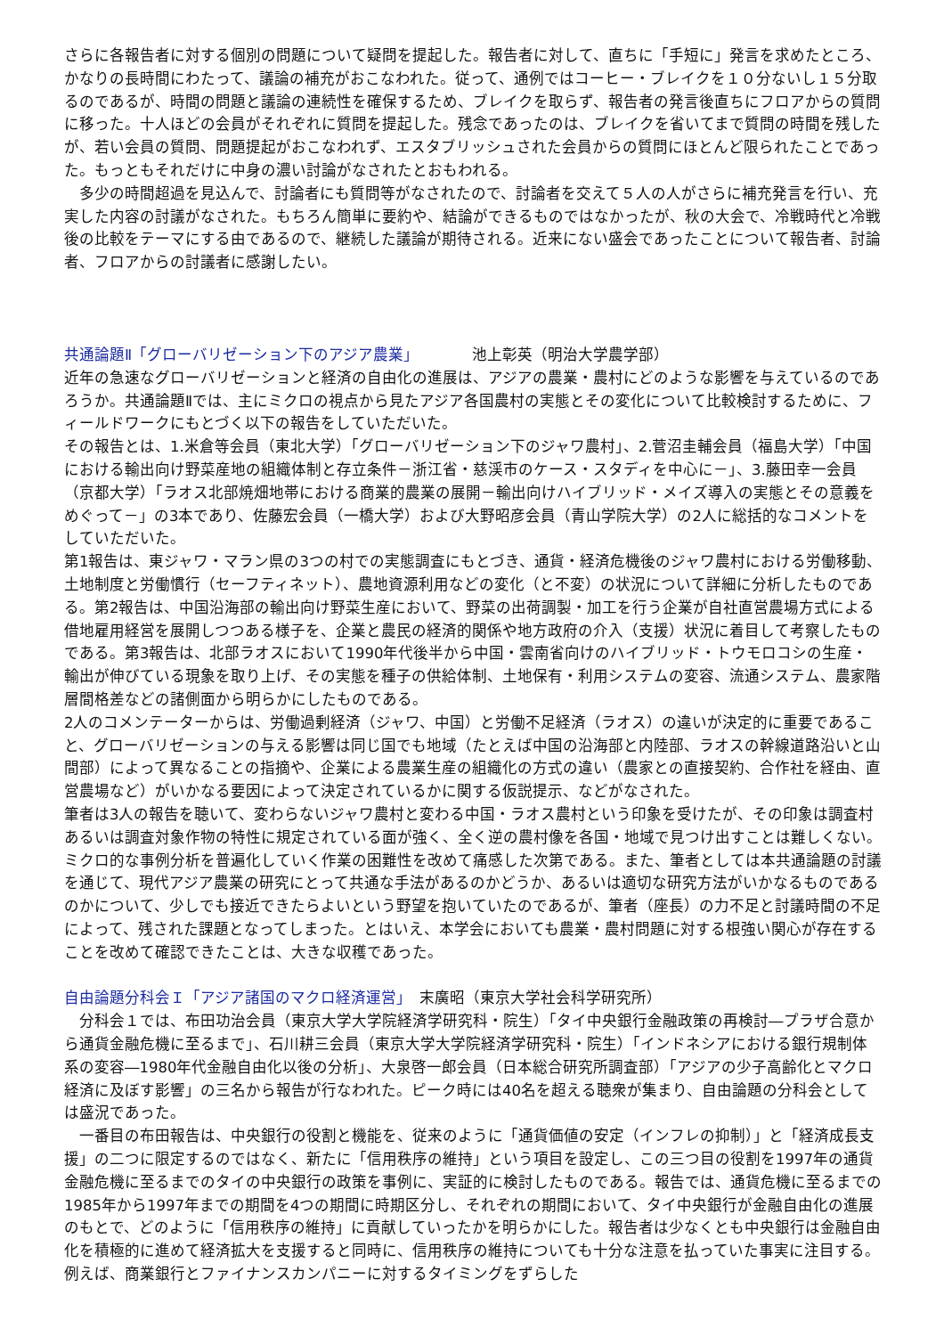さらに各報告者に対する個別の問題について疑問を提起した。報告者に対して、直ちに「手短に」発言を求めたところ、かなりの長時間にわたって、議論の補充がおこなわれた。従って、通例ではコーヒー・ブレイクを１０分ないし１５分取るのであるが、時間の問題と議論の連続性を確保するため、ブレイクを取らず、報告者の発言後直ちにフロアからの質問に移った。十人ほどの会員がそれぞれに質問を提起した。残念であったのは、ブレイクを省いてまで質問の時間を残したが、若い会員の質問、問題提起がおこなわれず、エスタブリッシュされた会員からの質問にほとんど限られたことであった。もっともそれだけに中身の濃い討論がなされたとおもわれる。
　多少の時間超過を見込んで、討論者にも質問等がなされたので、討論者を交えて５人の人がさらに補充発言を行い、充実した内容の討議がなされた。もちろん簡単に要約や、結論ができるものではなかったが、秋の大会で、冷戦時代と冷戦後の比較をテーマにする由であるので、継続した議論が期待される。近来にない盛会であったことについて報告者、討論者、フロアからの討議者に感謝したい。
共通論題Ⅱ「グローバリゼーション下のアジア農業」　　　　池上彰英（明治大学農学部）
近年の急速なグローバリゼーションと経済の自由化の進展は、アジアの農業・農村にどのような影響を与えているのであろうか。共通論題Ⅱでは、主にミクロの視点から見たアジア各国農村の実態とその変化について比較検討するために、フィールドワークにもとづく以下の報告をしていただいた。
その報告とは、1.米倉等会員（東北大学）「グローバリゼーション下のジャワ農村」、2.菅沼圭輔会員（福島大学）「中国における輸出向け野菜産地の組織体制と存立条件－浙江省・慈渓市のケース・スタディを中心に－」、3.藤田幸一会員（京都大学）「ラオス北部焼畑地帯における商業的農業の展開－輸出向けハイブリッド・メイズ導入の実態とその意義をめぐって－」の3本であり、佐藤宏会員（一橋大学）および大野昭彦会員（青山学院大学）の2人に総括的なコメントをしていただいた。
第1報告は、東ジャワ・マラン県の3つの村での実態調査にもとづき、通貨・経済危機後のジャワ農村における労働移動、土地制度と労働慣行（セーフティネット）、農地資源利用などの変化（と不変）の状況について詳細に分析したものである。第2報告は、中国沿海部の輸出向け野菜生産において、野菜の出荷調製・加工を行う企業が自社直営農場方式による借地雇用経営を展開しつつある様子を、企業と農民の経済的関係や地方政府の介入（支援）状況に着目して考察したものである。第3報告は、北部ラオスにおいて1990年代後半から中国・雲南省向けのハイブリッド・トウモロコシの生産・輸出が伸びている現象を取り上げ、その実態を種子の供給体制、土地保有・利用システムの変容、流通システム、農家階層間格差などの諸側面から明らかにしたものである。
2人のコメンテーターからは、労働過剰経済（ジャワ、中国）と労働不足経済（ラオス）の違いが決定的に重要であること、グローバリゼーションの与える影響は同じ国でも地域（たとえば中国の沿海部と内陸部、ラオスの幹線道路沿いと山間部）によって異なることの指摘や、企業による農業生産の組織化の方式の違い（農家との直接契約、合作社を経由、直営農場など）がいかなる要因によって決定されているかに関する仮説提示、などがなされた。
筆者は3人の報告を聴いて、変わらないジャワ農村と変わる中国・ラオス農村という印象を受けたが、その印象は調査村あるいは調査対象作物の特性に規定されている面が強く、全く逆の農村像を各国・地域で見つけ出すことは難しくない。ミクロ的な事例分析を普遍化していく作業の困難性を改めて痛感した次第である。また、筆者としては本共通論題の討議を通じて、現代アジア農業の研究にとって共通な手法があるのかどうか、あるいは適切な研究方法がいかなるものであるのかについて、少しでも接近できたらよいという野望を抱いていたのであるが、筆者（座長）の力不足と討議時間の不足によって、残された課題となってしまった。とはいえ、本学会においても農業・農村問題に対する根強い関心が存在することを改めて確認できたことは、大きな収穫であった。
自由論題分科会Ｉ「アジア諸国のマクロ経済運営」　末廣昭（東京大学社会科学研究所）
　分科会１では、布田功治会員（東京大学大学院経済学研究科・院生）「タイ中央銀行金融政策の再検討―プラザ合意から通貨金融危機に至るまで」、石川耕三会員（東京大学大学院経済学研究科・院生）「インドネシアにおける銀行規制体系の変容―1980年代金融自由化以後の分析」、大泉啓一郎会員（日本総合研究所調査部）「アジアの少子高齢化とマクロ経済に及ぼす影響」の三名から報告が行なわれた。ピーク時には40名を超える聴衆が集まり、自由論題の分科会としては盛況であった。
　一番目の布田報告は、中央銀行の役割と機能を、従来のように「通貨価値の安定（インフレの抑制）」と「経済成長支援」の二つに限定するのではなく、新たに「信用秩序の維持」という項目を設定し、この三つ目の役割を1997年の通貨金融危機に至るまでのタイの中央銀行の政策を事例に、実証的に検討したものである。報告では、通貨危機に至るまでの1985年から1997年までの期間を4つの期間に時期区分し、それぞれの期間において、タイ中央銀行が金融自由化の進展のもとで、どのように「信用秩序の維持」に貢献していったかを明らかにした。報告者は少なくとも中央銀行は金融自由化を積極的に進めて経済拡大を支援すると同時に、信用秩序の維持についても十分な注意を払っていた事実に注目する。例えば、商業銀行とファイナンスカンパニーに対するタイミングをずらした